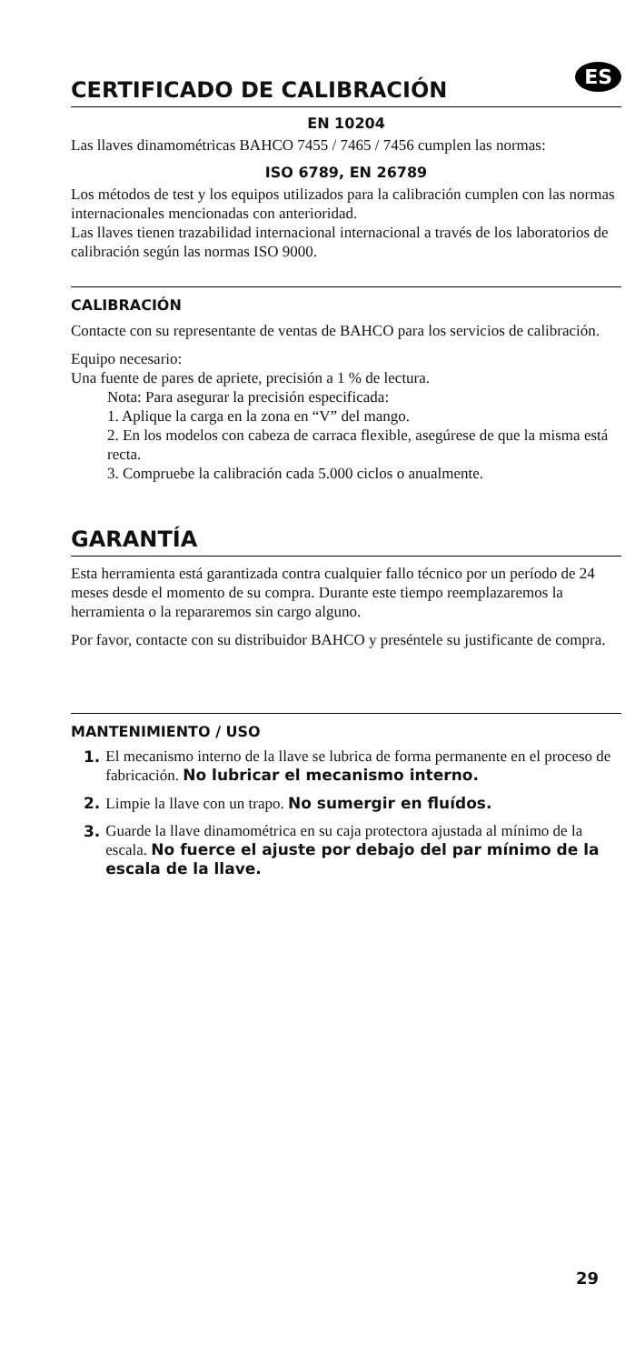CERTIFICADO DE CALIBRACIÓN ES
EN 10204
Las llaves dinamométricas BAHCO 7455 / 7465 / 7456 cumplen las normas:
ISO 6789, EN 26789
Los métodos de test y los equipos utilizados para la calibración cumplen con las normas internacionales mencionadas con anterioridad.
Las llaves tienen trazabilidad internacional internacional a través de los laboratorios de calibración según las normas ISO 9000.
CALIBRACIÓN
Contacte con su representante de ventas de BAHCO para los servicios de calibración.
Equipo necesario:
Una fuente de pares de apriete, precisión a 1 % de lectura.
Nota: Para asegurar la precisión especificada:
1. Aplique la carga en la zona en “V” del mango.
2. En los modelos con cabeza de carraca flexible, asegúrese de que la misma está recta.
3. Compruebe la calibración cada 5.000 ciclos o anualmente.
GARANTÍA
Esta herramienta está garantizada contra cualquier fallo técnico por un período de 24 meses desde el momento de su compra. Durante este tiempo reemplazaremos la herramienta o la repararemos sin cargo alguno.
Por favor, contacte con su distribuidor BAHCO y preséntele su justificante de compra.
MANTENIMIENTO / USO
1. El mecanismo interno de la llave se lubrica de forma permanente en el proceso de fabricación. No lubricar el mecanismo interno.
2. Limpie la llave con un trapo. No sumergir en fluídos.
3. Guarde la llave dinamométrica en su caja protectora ajustada al mínimo de la escala. No fuerce el ajuste por debajo del par mínimo de la escala de la llave.
29